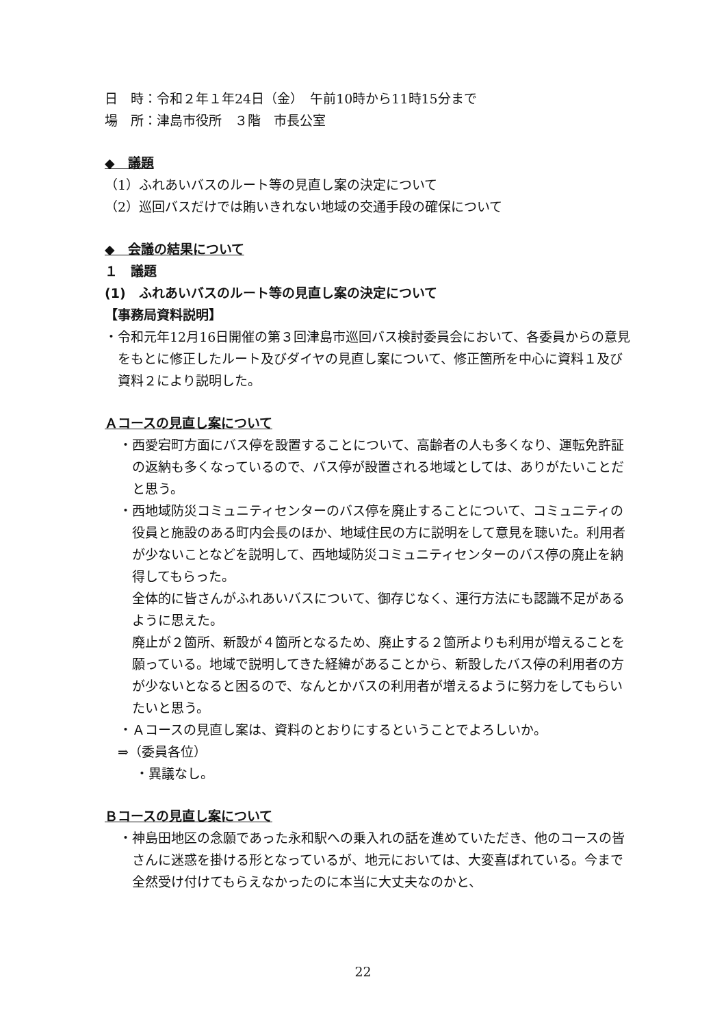日　時：令和２年１年24日（金）　午前10時から11時15分まで
場　所：津島市役所　３階　市長公室
◆　議題
（1）ふれあいバスのルート等の見直し案の決定について
（2）巡回バスだけでは賄いきれない地域の交通手段の確保について
◆　会議の結果について
１　議題
(1)　ふれあいバスのルート等の見直し案の決定について
【事務局資料説明】
・令和元年12月16日開催の第３回津島市巡回バス検討委員会において、各委員からの意見をもとに修正したルート及びダイヤの見直し案について、修正箇所を中心に資料１及び資料２により説明した。
Ａコースの見直し案について
・西愛宕町方面にバス停を設置することについて、高齢者の人も多くなり、運転免許証の返納も多くなっているので、バス停が設置される地域としては、ありがたいことだと思う。
・西地域防災コミュニティセンターのバス停を廃止することについて、コミュニティの役員と施設のある町内会長のほか、地域住民の方に説明をして意見を聴いた。利用者が少ないことなどを説明して、西地域防災コミュニティセンターのバス停の廃止を納得してもらった。
全体的に皆さんがふれあいバスについて、御存じなく、運行方法にも認識不足があるように思えた。
廃止が２箇所、新設が４箇所となるため、廃止する２箇所よりも利用が増えることを願っている。地域で説明してきた経緯があることから、新設したバス停の利用者の方が少ないとなると困るので、なんとかバスの利用者が増えるように努力をしてもらいたいと思う。
・Ａコースの見直し案は、資料のとおりにするということでよろしいか。
⇒（委員各位）
・異議なし。
Ｂコースの見直し案について
・神島田地区の念願であった永和駅への乗入れの話を進めていただき、他のコースの皆さんに迷惑を掛ける形となっているが、地元においては、大変喜ばれている。今まで全然受け付けてもらえなかったのに本当に大丈夫なのかと、
22